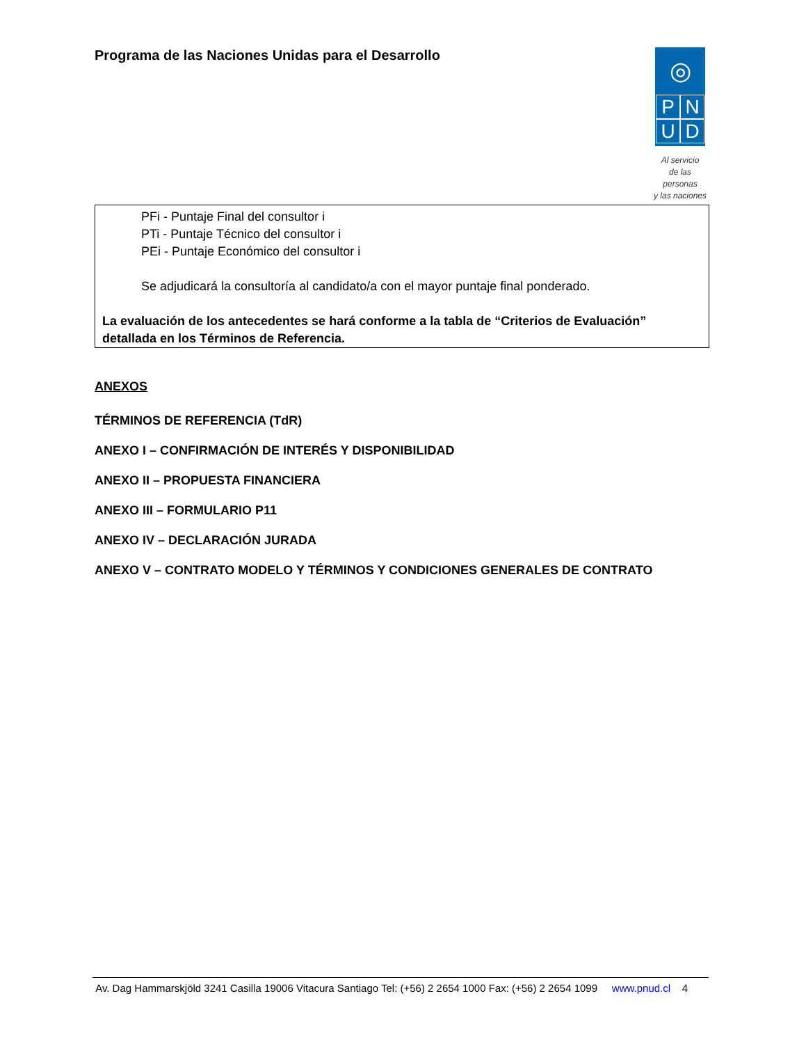Programa de las Naciones Unidas para el Desarrollo
◎
PNUD
Al servicio
de las personas
y las naciones
PFi - Puntaje Final del consultor i
PTi - Puntaje Técnico del consultor i
PEi - Puntaje Económico del consultor i
Se adjudicará la consultoría al candidato/a con el mayor puntaje final ponderado.
La evaluación de los antecedentes se hará conforme a la tabla de “Criterios de Evaluación” detallada en los Términos de Referencia.
ANEXOS
TÉRMINOS DE REFERENCIA (TdR)
ANEXO I – CONFIRMACIÓN DE INTERÉS Y DISPONIBILIDAD
ANEXO II – PROPUESTA FINANCIERA
ANEXO III – FORMULARIO P11
ANEXO IV – DECLARACIÓN JURADA
ANEXO V – CONTRATO MODELO Y TÉRMINOS Y CONDICIONES GENERALES DE CONTRATO
Av. Dag Hammarskjöld 3241 Casilla 19006 Vitacura Santiago Tel: (+56) 2 2654 1000 Fax: (+56) 2 2654 1099 www.pnud.cl 4